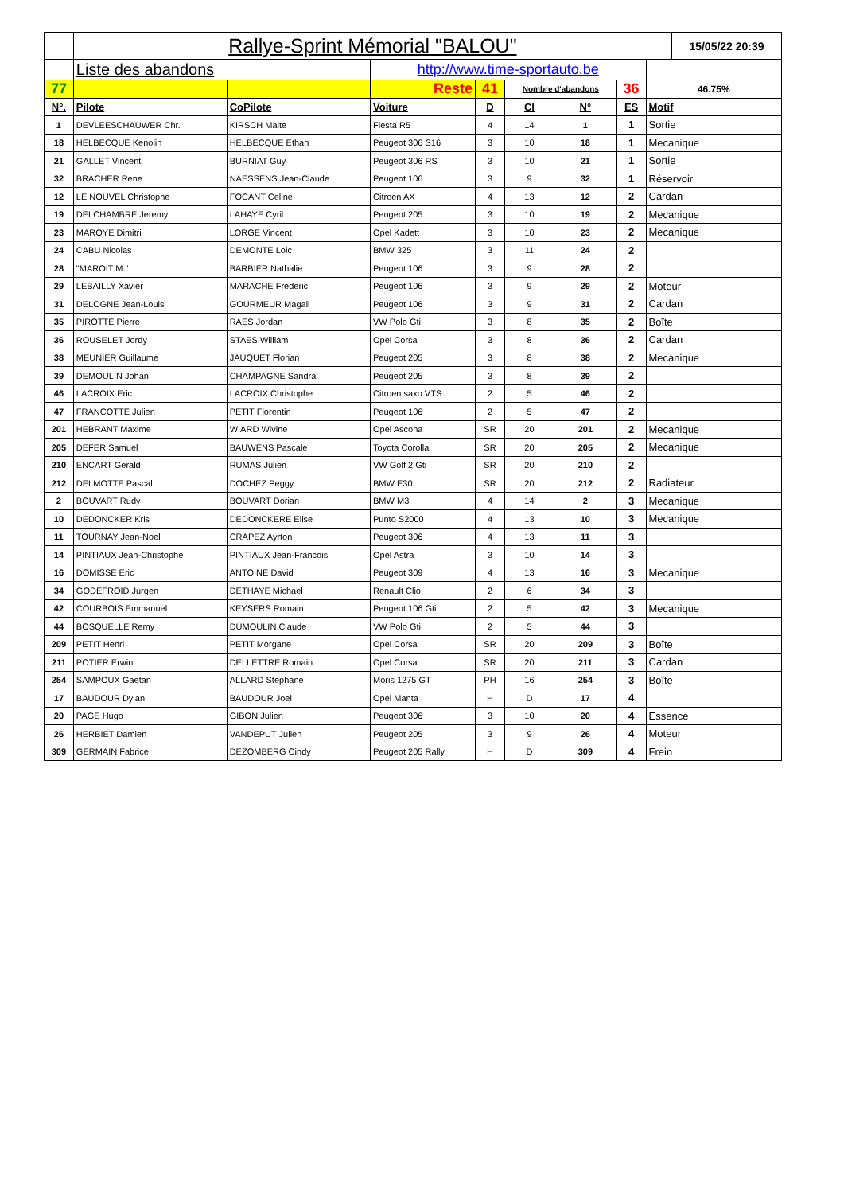| | Rallye-Sprint Mémorial "BALOU" | | | | | | | | 15/05/22 20:39 |
| | Liste des abandons | | http://www.time-sportauto.be | | | | | | |
| 77 | | | Reste | 41 | Nombre d'abandons | | 36 | 46.75% | |
| N°. | Pilote | CoPilote | Voiture | D | Cl | N° | ES | Motif | |
| 1 | DEVLEESCHAUWER Chr. | KIRSCH Maite | Fiesta R5 | 4 | 14 | 1 | 1 | Sortie | |
| 18 | HELBECQUE Kenolin | HELBECQUE Ethan | Peugeot 306 S16 | 3 | 10 | 18 | 1 | Mecanique | |
| 21 | GALLET Vincent | BURNIAT Guy | Peugeot 306 RS | 3 | 10 | 21 | 1 | Sortie | |
| 32 | BRACHER Rene | NAESSENS Jean-Claude | Peugeot 106 | 3 | 9 | 32 | 1 | Réservoir | |
| 12 | LE NOUVEL Christophe | FOCANT Celine | Citroen AX | 4 | 13 | 12 | 2 | Cardan | |
| 19 | DELCHAMBRE Jeremy | LAHAYE Cyril | Peugeot 205 | 3 | 10 | 19 | 2 | Mecanique | |
| 23 | MAROYE Dimitri | LORGE Vincent | Opel Kadett | 3 | 10 | 23 | 2 | Mecanique | |
| 24 | CABU Nicolas | DEMONTE Loic | BMW 325 | 3 | 11 | 24 | 2 | | |
| 28 | "MAROIT M." | BARBIER Nathalie | Peugeot 106 | 3 | 9 | 28 | 2 | | |
| 29 | LEBAILLY Xavier | MARACHE Frederic | Peugeot 106 | 3 | 9 | 29 | 2 | Moteur | |
| 31 | DELOGNE Jean-Louis | GOURMEUR Magali | Peugeot 106 | 3 | 9 | 31 | 2 | Cardan | |
| 35 | PIROTTE Pierre | RAES Jordan | VW Polo Gti | 3 | 8 | 35 | 2 | Boîte | |
| 36 | ROUSELET Jordy | STAES William | Opel Corsa | 3 | 8 | 36 | 2 | Cardan | |
| 38 | MEUNIER Guillaume | JAUQUET Florian | Peugeot 205 | 3 | 8 | 38 | 2 | Mecanique | |
| 39 | DEMOULIN Johan | CHAMPAGNE Sandra | Peugeot 205 | 3 | 8 | 39 | 2 | | |
| 46 | LACROIX Eric | LACROIX Christophe | Citroen saxo VTS | 2 | 5 | 46 | 2 | | |
| 47 | FRANCOTTE Julien | PETIT Florentin | Peugeot 106 | 2 | 5 | 47 | 2 | | |
| 201 | HEBRANT Maxime | WIARD Wivine | Opel Ascona | SR | 20 | 201 | 2 | Mecanique | |
| 205 | DEFER Samuel | BAUWENS Pascale | Toyota Corolla | SR | 20 | 205 | 2 | Mecanique | |
| 210 | ENCART Gerald | RUMAS Julien | VW Golf 2 Gti | SR | 20 | 210 | 2 | | |
| 212 | DELMOTTE Pascal | DOCHEZ Peggy | BMW E30 | SR | 20 | 212 | 2 | Radiateur | |
| 2 | BOUVART Rudy | BOUVART Dorian | BMW M3 | 4 | 14 | 2 | 3 | Mecanique | |
| 10 | DEDONCKER Kris | DEDONCKERE Elise | Punto S2000 | 4 | 13 | 10 | 3 | Mecanique | |
| 11 | TOURNAY Jean-Noel | CRAPEZ Ayrton | Peugeot 306 | 4 | 13 | 11 | 3 | | |
| 14 | PINTIAUX Jean-Christophe | PINTIAUX Jean-Francois | Opel Astra | 3 | 10 | 14 | 3 | | |
| 16 | DOMISSE Eric | ANTOINE David | Peugeot 309 | 4 | 13 | 16 | 3 | Mecanique | |
| 34 | GODEFROID Jurgen | DETHAYE Michael | Renault Clio | 2 | 6 | 34 | 3 | | |
| 42 | COURBOIS Emmanuel | KEYSERS Romain | Peugeot 106 Gti | 2 | 5 | 42 | 3 | Mecanique | |
| 44 | BOSQUELLE Remy | DUMOULIN Claude | VW Polo Gti | 2 | 5 | 44 | 3 | | |
| 209 | PETIT Henri | PETIT Morgane | Opel Corsa | SR | 20 | 209 | 3 | Boîte | |
| 211 | POTIER Erwin | DELLETTRE Romain | Opel Corsa | SR | 20 | 211 | 3 | Cardan | |
| 254 | SAMPOUX Gaetan | ALLARD Stephane | Moris 1275 GT | PH | 16 | 254 | 3 | Boîte | |
| 17 | BAUDOUR Dylan | BAUDOUR Joel | Opel Manta | H | D | 17 | 4 | | |
| 20 | PAGE Hugo | GIBON Julien | Peugeot 306 | 3 | 10 | 20 | 4 | Essence | |
| 26 | HERBIET Damien | VANDEPUT Julien | Peugeot 205 | 3 | 9 | 26 | 4 | Moteur | |
| 309 | GERMAIN Fabrice | DEZOMBERG Cindy | Peugeot 205 Rally | H | D | 309 | 4 | Frein | |